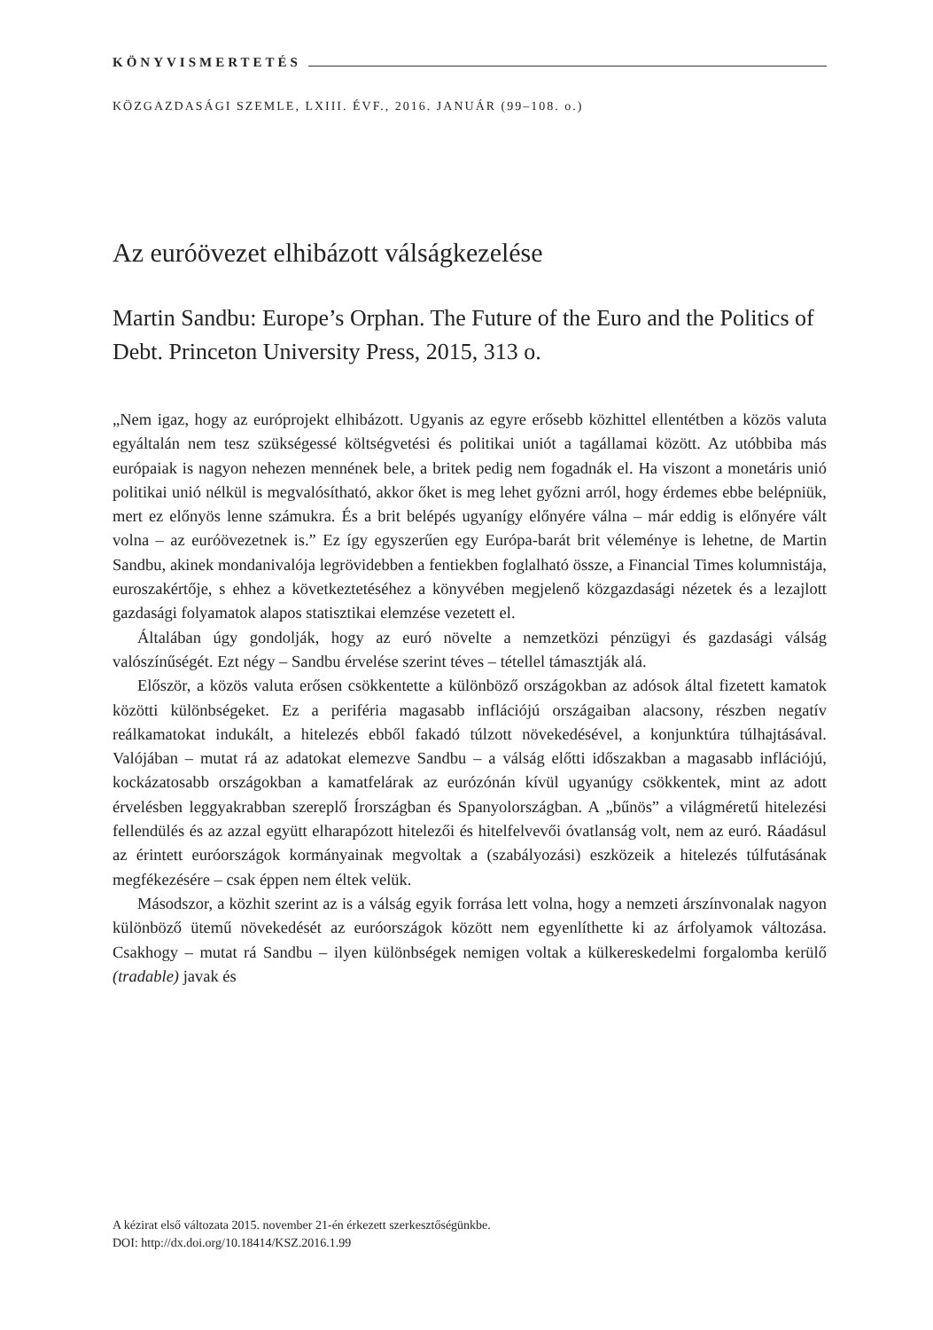KÖNYVISMERTETÉS
KÖZGAZDASÁGI SZEMLE, LXIII. ÉVF., 2016. JANUÁR (99–108. o.)
Az euróövezet elhibázott válságkezelése
Martin Sandbu: Europe’s Orphan. The Future of the Euro and the Politics of Debt. Princeton University Press, 2015, 313 o.
„Nem igaz, hogy az európrojekt elhibázott. Ugyanis az egyre erősebb közhittel ellentétben a közös valuta egyáltalán nem tesz szükségessé költségvetési és politikai uniót a tagállamai között. Az utóbbiba más európaiak is nagyon nehezen mennének bele, a britek pedig nem fogadnák el. Ha viszont a monetáris unió politikai unió nélkül is megvalósítható, akkor őket is meg lehet győzni arról, hogy érdemes ebbe belépniük, mert ez előnyös lenne számukra. És a brit belépés ugyanígy előnyére válna – már eddig is előnyére vált volna – az euróövezetnek is.” Ez így egyszerűen egy Európa-barát brit véleménye is lehetne, de Martin Sandbu, akinek mondanivalója legrövidebben a fentiekben foglalható össze, a Financial Times kolumnistája, euroszakértője, s ehhez a következtetéséhez a könyvében megjelenő közgazdasági nézetek és a lezajlott gazdasági folyamatok alapos statisztikai elemzése vezetett el.
Általában úgy gondolják, hogy az euró növelte a nemzetközi pénzügyi és gazdasági válság valószínűségét. Ezt négy – Sandbu érvelése szerint téves – tétellel támasztják alá.
Először, a közös valuta erősen csökkentette a különböző országokban az adósok által fizetett kamatok közötti különbségeket. Ez a periféria magasabb inflációjú országaiban alacsony, részben negatív reálkamatokat indukált, a hitelezés ebből fakadó túlzott növekedésével, a konjunktúra túlhajtásával. Valójában – mutat rá az adatokat elemezve Sandbu – a válság előtti időszakban a magasabb inflációjú, kockázatosabb országokban a kamatfelárak az eurózónán kívül ugyanúgy csökkentek, mint az adott érvelésben leggyakrabban szereplő Írországban és Spanyolországban. A „bűnös” a világméretű hitelezési fellendülés és az azzal együtt elharapózott hitelezői és hitelfelvevői óvatlanság volt, nem az euró. Ráadásul az érintett euróországok kormányainak megvoltak a (szabályozási) eszközeik a hitelezés túlfutásának megfékezésére – csak éppen nem éltek velük.
Másodszor, a közhit szerint az is a válság egyik forrása lett volna, hogy a nemzeti árszínvonalak nagyon különböző ütemű növekedését az euróországok között nem egyenlíthette ki az árfolyamok változása. Csakhogy – mutat rá Sandbu – ilyen különbségek nemigen voltak a külkereskedelmi forgalomba kerülő (tradable) javak és
A kézirat első változata 2015. november 21-én érkezett szerkesztőségünkbe.
DOI: http://dx.doi.org/10.18414/KSZ.2016.1.99